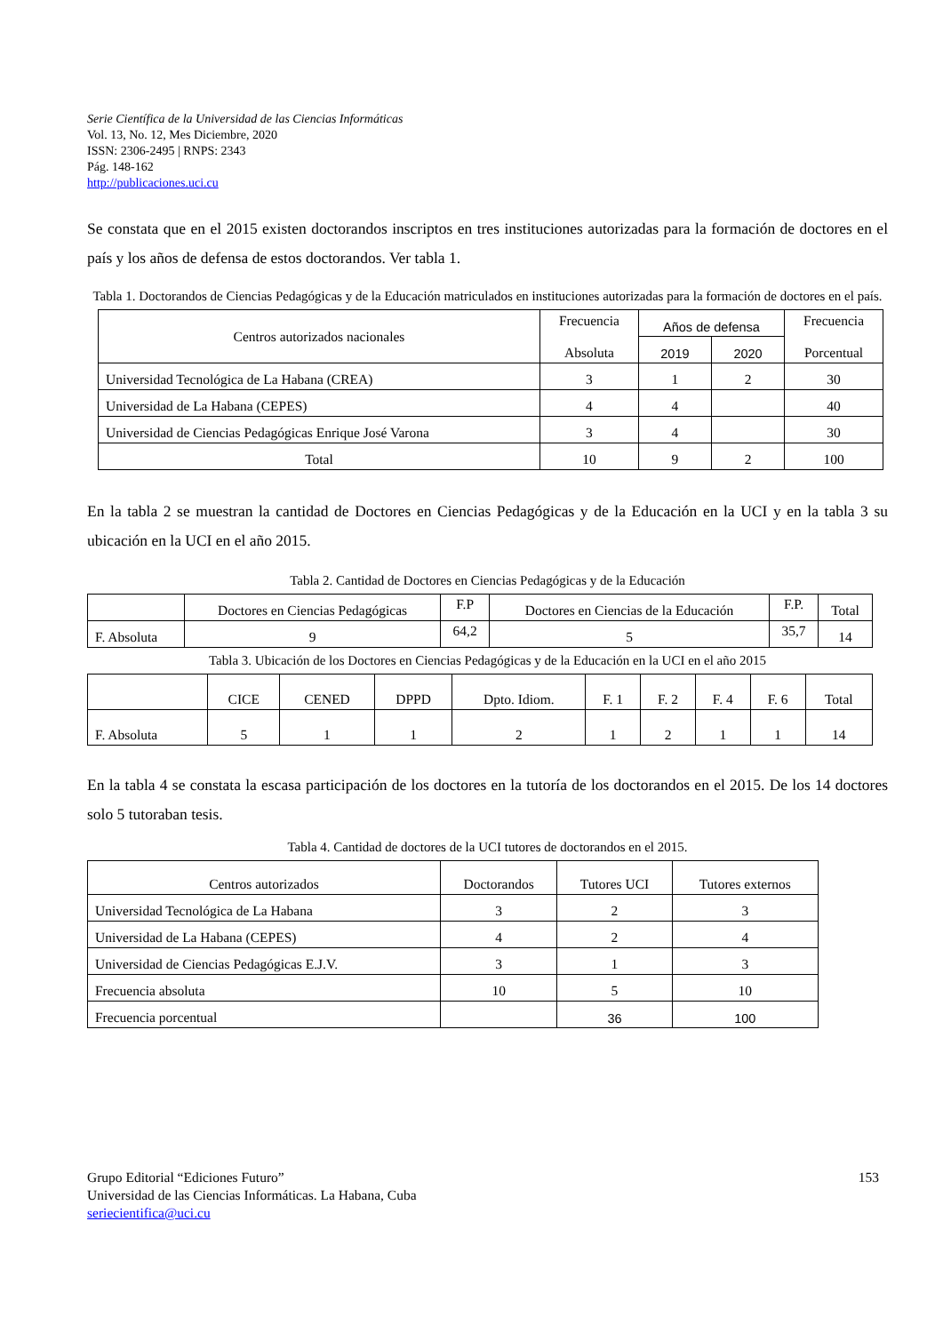Serie Científica de la Universidad de las Ciencias Informáticas
Vol. 13, No. 12, Mes Diciembre, 2020
ISSN: 2306-2495 | RNPS: 2343
Pág. 148-162
http://publicaciones.uci.cu
Se constata que en el 2015 existen doctorandos inscriptos en tres instituciones autorizadas para la formación de doctores en el país y los años de defensa de estos doctorandos. Ver tabla 1.
Tabla 1. Doctorandos de Ciencias Pedagógicas y de la Educación matriculados en instituciones autorizadas para la formación de doctores en el país.
| Centros autorizados nacionales | Frecuencia Absoluta | Años de defensa | | Frecuencia Porcentual |
| --- | --- | --- | --- | --- |
| | | 2019 | 2020 | |
| Universidad Tecnológica de La Habana (CREA) | 3 | 1 | 2 | 30 |
| Universidad de La Habana (CEPES) | 4 | 4 | | 40 |
| Universidad de Ciencias Pedagógicas Enrique José Varona | 3 | 4 | | 30 |
| Total | 10 | 9 | 2 | 100 |
En la tabla 2 se muestran la cantidad de Doctores en Ciencias Pedagógicas y de la Educación en la UCI y en la tabla 3 su ubicación en la UCI en el año 2015.
Tabla 2. Cantidad de Doctores en Ciencias Pedagógicas y de la Educación
| | Doctores en Ciencias Pedagógicas | F.P | Doctores en Ciencias de la Educación | F.P. | Total |
| F. Absoluta | 9 | 64,2 | 5 | 35,7 | 14 |
Tabla 3. Ubicación de los Doctores en Ciencias Pedagógicas y de la Educación en la UCI en el año 2015
| | CICE | CENED | DPPD | Dpto. Idiom. | F. 1 | F. 2 | F. 4 | F. 6 | Total |
| F. Absoluta | 5 | 1 | 1 | 2 | 1 | 2 | 1 | 1 | 14 |
En la tabla 4 se constata la escasa participación de los doctores en la tutoría de los doctorandos en el 2015. De los 14 doctores solo 5 tutoraban tesis.
Tabla 4. Cantidad de doctores de la UCI tutores de doctorandos en el 2015.
| Centros autorizados | Doctorandos | Tutores UCI | Tutores externos |
| Universidad Tecnológica de La Habana | 3 | 2 | 3 |
| Universidad de La Habana (CEPES) | 4 | 2 | 4 |
| Universidad de Ciencias Pedagógicas E.J.V. | 3 | 1 | 3 |
| Frecuencia absoluta | 10 | 5 | 10 |
| Frecuencia porcentual | | 36 | 100 |
Grupo Editorial “Ediciones Futuro” 153
Universidad de las Ciencias Informáticas. La Habana, Cuba
seriecientifica@uci.cu